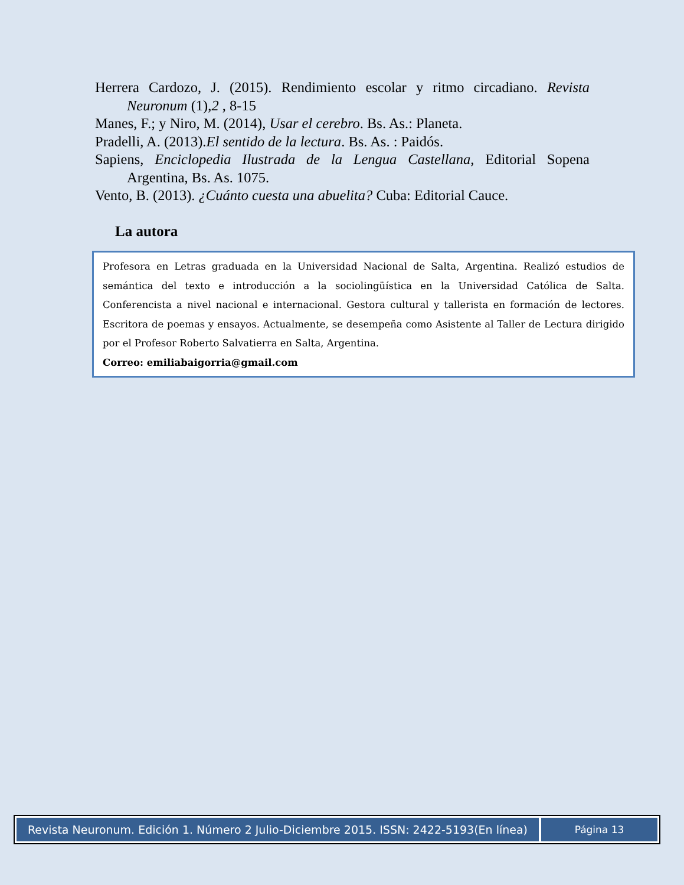Herrera Cardozo, J. (2015). Rendimiento escolar y ritmo circadiano. Revista Neuronum (1),2 , 8-15
Manes, F.; y Niro, M. (2014), Usar el cerebro. Bs. As.: Planeta.
Pradelli, A. (2013).El sentido de la lectura. Bs. As. : Paidós.
Sapiens, Enciclopedia Ilustrada de la Lengua Castellana, Editorial Sopena Argentina, Bs. As. 1075.
Vento, B. (2013). ¿Cuánto cuesta una abuelita? Cuba: Editorial Cauce.
La autora
Profesora en Letras graduada en la Universidad Nacional de Salta, Argentina. Realizó estudios de semántica del texto e introducción a la sociolingüística en la Universidad Católica de Salta. Conferencista a nivel nacional e internacional. Gestora cultural y tallerista en formación de lectores. Escritora de poemas y ensayos. Actualmente, se desempeña como Asistente al Taller de Lectura dirigido por el Profesor Roberto Salvatierra en Salta, Argentina.
Correo: emiliabaigorria@gmail.com
Revista Neuronum. Edición 1. Número 2 Julio-Diciembre 2015. ISSN: 2422-5193(En línea)
Página 13